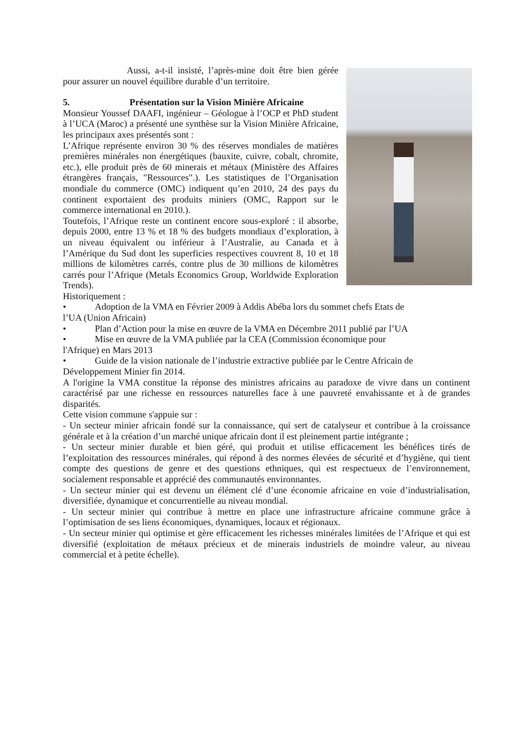Aussi, a-t-il insisté, l’après-mine doit être bien gérée pour assurer un nouvel équilibre durable d’un territoire.
5. Présentation sur la Vision Minière Africaine
Monsieur Youssef DAAFI, ingénieur – Géologue à l’OCP et PhD student à l’UCA (Maroc) a présenté une synthèse sur la Vision Minière Africaine, les principaux axes présentés sont :
L’Afrique représente environ 30 % des réserves mondiales de matières premières minérales non énergétiques (bauxite, cuivre, cobalt, chromite, etc.), elle produit près de 60 minerais et métaux (Ministère des Affaires étrangères français, "Ressources".). Les statistiques de l’Organisation mondiale du commerce (OMC) indiquent qu’en 2010, 24 des pays du continent exportaient des produits miniers (OMC, Rapport sur le commerce international en 2010.).
Toutefois, l’Afrique reste un continent encore sous-exploré : il absorbe, depuis 2000, entre 13 % et 18 % des budgets mondiaux d’exploration, à un niveau équivalent ou inférieur à l’Australie, au Canada et à l’Amérique du Sud dont les superficies respectives couvrent 8, 10 et 18 millions de kilomètres carrés, contre plus de 30 millions de kilomètres carrés pour l’Afrique (Metals Economics Group, Worldwide Exploration Trends).
Historiquement :
• Adoption de la VMA en Février 2009 à Addis Abéba lors du sommet chefs Etats de
l’UA (Union Africain)
• Plan d’Action pour la mise en œuvre de la VMA en Décembre 2011 publié par l’UA
• Mise en œuvre de la VMA publiée par la CEA (Commission économique pour
l'Afrique) en Mars 2013
• Guide de la vision nationale de l’industrie extractive publiée par le Centre Africain de
Développement Minier fin 2014.
A l'origine la VMA constitue la réponse des ministres africains au paradoxe de vivre dans un continent caractérisé par une richesse en ressources naturelles face à une pauvreté envahissante et à de grandes disparités.
Cette vision commune s'appuie sur :
- Un secteur minier africain fondé sur la connaissance, qui sert de catalyseur et contribue à la croissance générale et à la création d’un marché unique africain dont il est pleinement partie intégrante ;
- Un secteur minier durable et bien géré, qui produit et utilise efficacement les bénéfices tirés de l’exploitation des ressources minérales, qui répond à des normes élevées de sécurité et d’hygiène, qui tient compte des questions de genre et des questions ethniques, qui est respectueux de l’environnement, socialement responsable et apprécié des communautés environnantes.
- Un secteur minier qui est devenu un élément clé d’une économie africaine en voie d’industrialisation, diversifiée, dynamique et concurrentielle au niveau mondial.
- Un secteur minier qui contribue à mettre en place une infrastructure africaine commune grâce à l’optimisation de ses liens économiques, dynamiques, locaux et régionaux.
- Un secteur minier qui optimise et gère efficacement les richesses minérales limitées de l’Afrique et qui est diversifié (exploitation de métaux précieux et de minerais industriels de moindre valeur, au niveau commercial et à petite échelle).